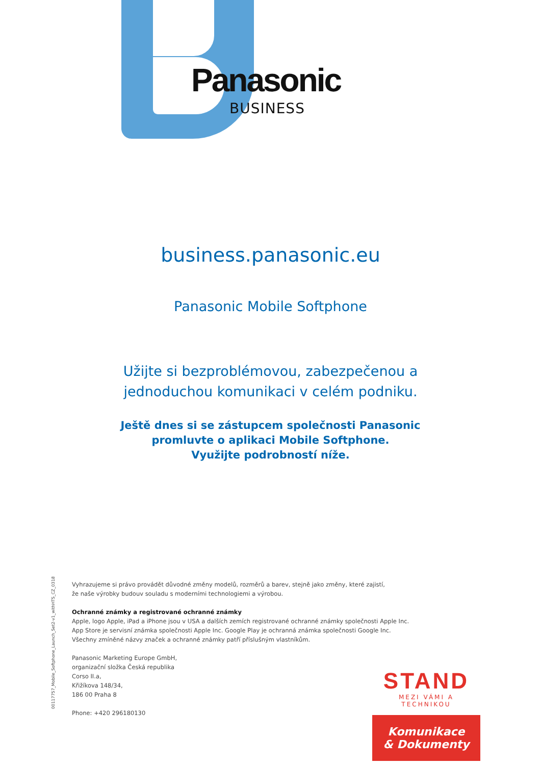Panasonic
BUSINESS
business.panasonic.eu
Panasonic Mobile Softphone
Užijte si bezproblémovou, zabezpečenou a
jednoduchou komunikaci v celém podniku.
Ještě dnes si se zástupcem společnosti Panasonic
promluvte o aplikaci Mobile Softphone.
Využijte podrobností níže.
00117757_Mobile_Softphone_Launch_Set2-v1_withHTS_CZ_0318
Vyhrazujeme si právo provádět důvodné změny modelů, rozměrů a barev, stejně jako změny, které zajistí,
že naše výrobky budouv souladu s moderními technologiemi a výrobou.
Ochranné známky a registrované ochranné známky
Apple, logo Apple, iPad a iPhone jsou v USA a dalších zemích registrované ochranné známky společnosti Apple Inc.
App Store je servisní známka společnosti Apple Inc. Google Play je ochranná známka společnosti Google Inc.
Všechny zmíněné názvy značek a ochranné známky patří příslušným vlastníkům.
Panasonic Marketing Europe GmbH,
organizační složka Česká republika
Corso II.a,
Křižíkova 148/34,
186 00 Praha 8
Phone: +420 296180130
STAND
MEZI VÁMI A TECHNIKOU
Komunikace
& Dokumenty